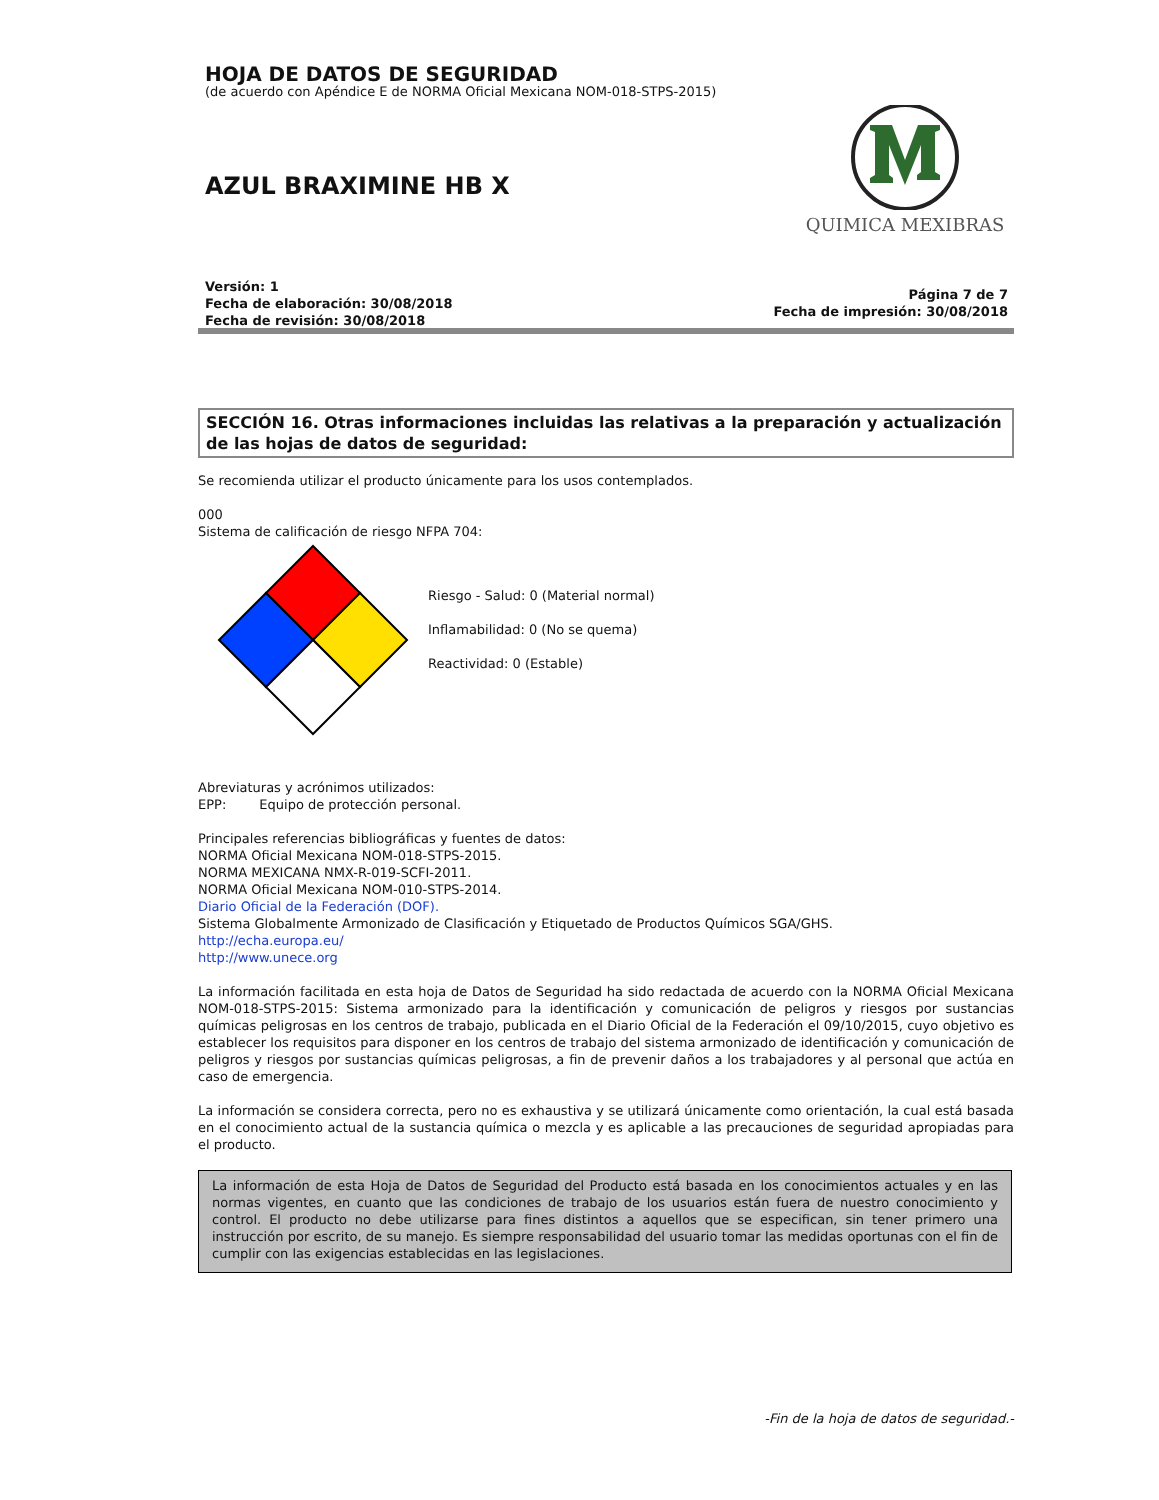HOJA DE DATOS DE SEGURIDAD
(de acuerdo con Apéndice E de NORMA Oficial Mexicana NOM-018-STPS-2015)
AZUL BRAXIMINE HB X
QUIMICA MEXIBRAS
Versión: 1
Fecha de elaboración: 30/08/2018
Fecha de revisión: 30/08/2018
Página 7 de 7
Fecha de impresión: 30/08/2018
SECCIÓN 16. Otras informaciones incluidas las relativas a la preparación y actualización de las hojas de datos de seguridad:
Se recomienda utilizar el producto únicamente para los usos contemplados.
000
Sistema de calificación de riesgo NFPA 704:
Riesgo - Salud: 0 (Material normal)
Inflamabilidad: 0 (No se quema)
Reactividad: 0 (Estable)
Abreviaturas y acrónimos utilizados:
EPP: Equipo de protección personal.
Principales referencias bibliográficas y fuentes de datos:
NORMA Oficial Mexicana NOM-018-STPS-2015.
NORMA MEXICANA NMX-R-019-SCFI-2011.
NORMA Oficial Mexicana NOM-010-STPS-2014.
Diario Oficial de la Federación (DOF).
Sistema Globalmente Armonizado de Clasificación y Etiquetado de Productos Químicos SGA/GHS.
http://echa.europa.eu/
http://www.unece.org
La información facilitada en esta hoja de Datos de Seguridad ha sido redactada de acuerdo con la NORMA Oficial Mexicana NOM-018-STPS-2015: Sistema armonizado para la identificación y comunicación de peligros y riesgos por sustancias químicas peligrosas en los centros de trabajo, publicada en el Diario Oficial de la Federación el 09/10/2015, cuyo objetivo es establecer los requisitos para disponer en los centros de trabajo del sistema armonizado de identificación y comunicación de peligros y riesgos por sustancias químicas peligrosas, a fin de prevenir daños a los trabajadores y al personal que actúa en caso de emergencia.
La información se considera correcta, pero no es exhaustiva y se utilizará únicamente como orientación, la cual está basada en el conocimiento actual de la sustancia química o mezcla y es aplicable a las precauciones de seguridad apropiadas para el producto.
La información de esta Hoja de Datos de Seguridad del Producto está basada en los conocimientos actuales y en las normas vigentes, en cuanto que las condiciones de trabajo de los usuarios están fuera de nuestro conocimiento y control. El producto no debe utilizarse para fines distintos a aquellos que se especifican, sin tener primero una instrucción por escrito, de su manejo. Es siempre responsabilidad del usuario tomar las medidas oportunas con el fin de cumplir con las exigencias establecidas en las legislaciones.
-Fin de la hoja de datos de seguridad.-